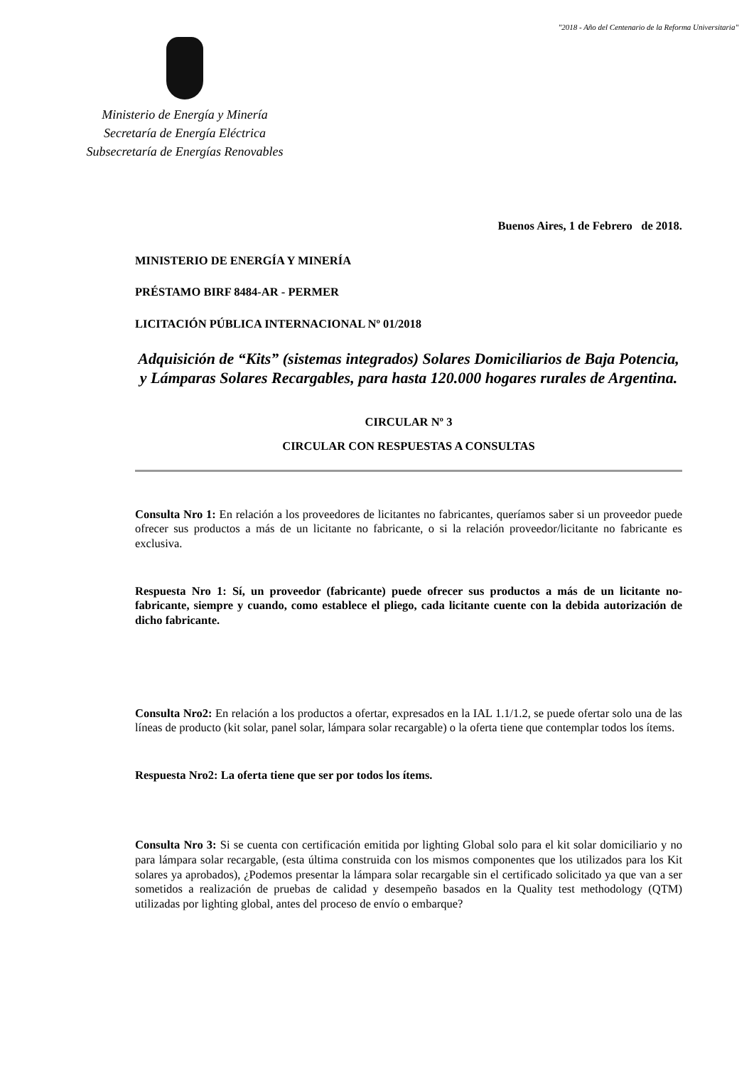"2018 - Año del Centenario de la Reforma Universitaria"
Ministerio de Energía y Minería
Secretaría de Energía Eléctrica
Subsecretaría de Energías Renovables
Buenos Aires, 1 de Febrero de 2018.
MINISTERIO DE ENERGÍA Y MINERÍA
PRÉSTAMO BIRF 8484-AR - PERMER
LICITACIÓN PÚBLICA INTERNACIONAL Nº 01/2018
Adquisición de “Kits” (sistemas integrados) Solares Domiciliarios de Baja Potencia, y Lámparas Solares Recargables, para hasta 120.000 hogares rurales de Argentina.
CIRCULAR Nº 3
CIRCULAR CON RESPUESTAS A CONSULTAS
Consulta Nro 1: En relación a los proveedores de licitantes no fabricantes, queríamos saber si un proveedor puede ofrecer sus productos a más de un licitante no fabricante, o si la relación proveedor/licitante no fabricante es exclusiva.
Respuesta Nro 1: Sí, un proveedor (fabricante) puede ofrecer sus productos a más de un licitante no-fabricante, siempre y cuando, como establece el pliego, cada licitante cuente con la debida autorización de dicho fabricante.
Consulta Nro2: En relación a los productos a ofertar, expresados en la IAL 1.1/1.2, se puede ofertar solo una de las líneas de producto (kit solar, panel solar, lámpara solar recargable) o la oferta tiene que contemplar todos los ítems.
Respuesta Nro2: La oferta tiene que ser por todos los ítems.
Consulta Nro 3: Si se cuenta con certificación emitida por lighting Global solo para el kit solar domiciliario y no para lámpara solar recargable, (esta última construida con los mismos componentes que los utilizados para los Kit solares ya aprobados), ¿Podemos presentar la lámpara solar recargable sin el certificado solicitado ya que van a ser sometidos a realización de pruebas de calidad y desempeño basados en la Quality test methodology (QTM) utilizadas por lighting global, antes del proceso de envío o embarque?